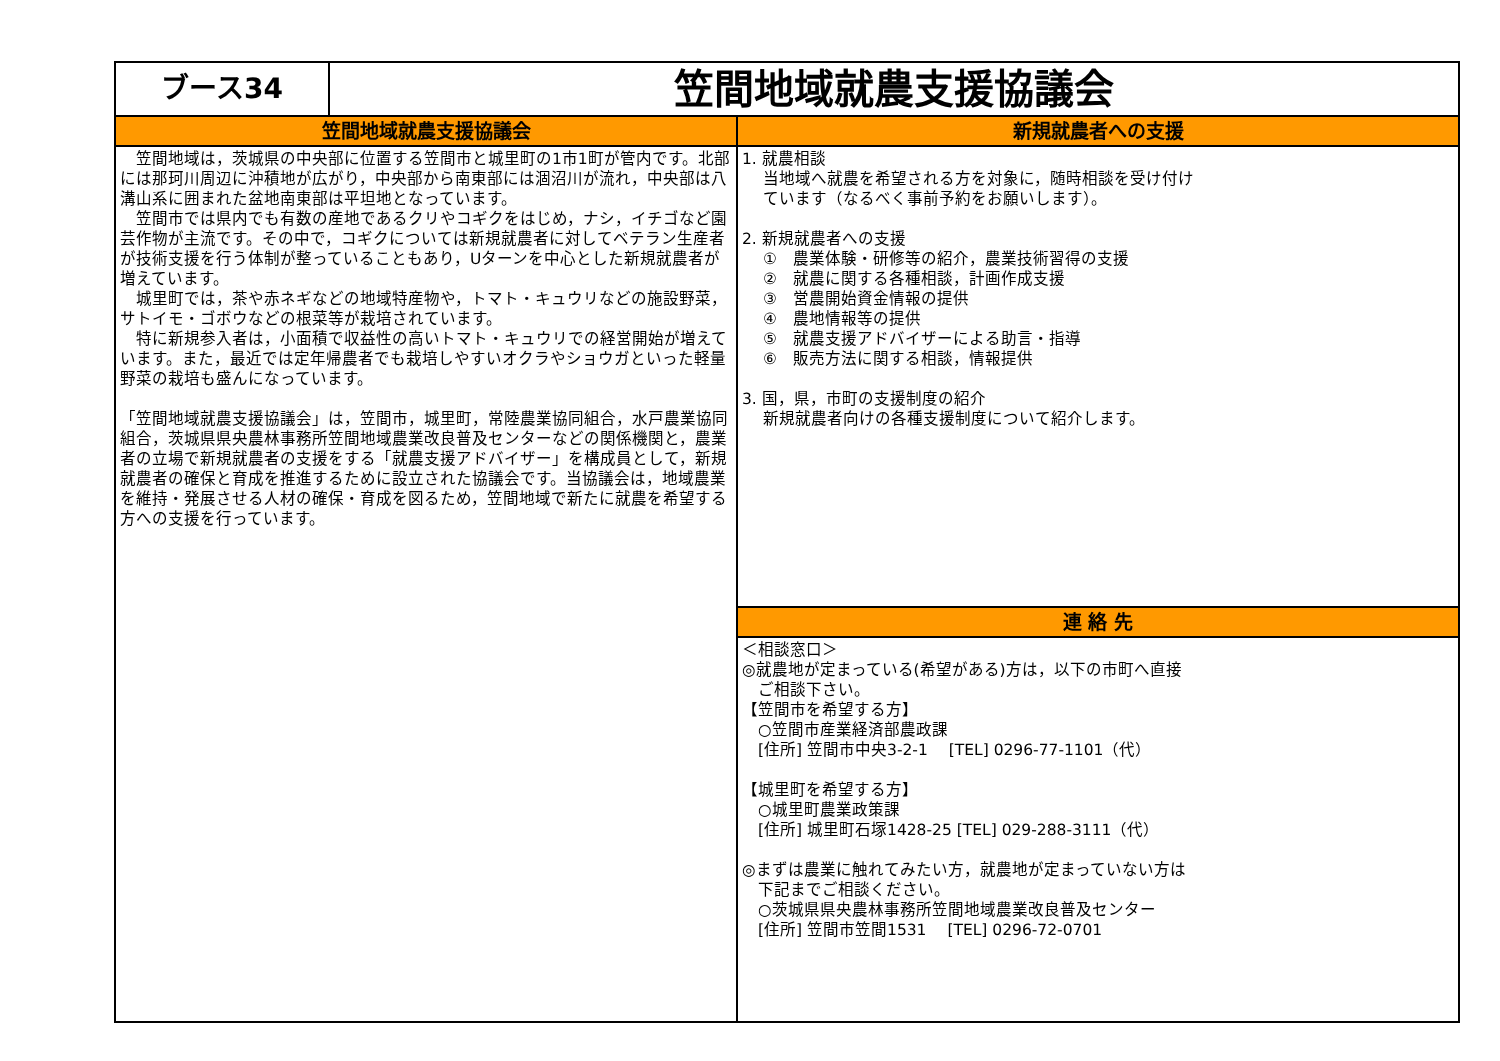ブース34
笠間地域就農支援協議会
笠間地域就農支援協議会
　笠間地域は，茨城県の中央部に位置する笠間市と城里町の1市1町が管内です。北部には那珂川周辺に沖積地が広がり，中央部から南東部には涸沼川が流れ，中央部は八溝山系に囲まれた盆地南東部は平坦地となっています。
　笠間市では県内でも有数の産地であるクリやコギクをはじめ，ナシ，イチゴなど園芸作物が主流です。その中で，コギクについては新規就農者に対してベテラン生産者が技術支援を行う体制が整っていることもあり，Uターンを中心とした新規就農者が増えています。
　城里町では，茶や赤ネギなどの地域特産物や，トマト・キュウリなどの施設野菜，サトイモ・ゴボウなどの根菜等が栽培されています。
　特に新規参入者は，小面積で収益性の高いトマト・キュウリでの経営開始が増えています。また，最近では定年帰農者でも栽培しやすいオクラやショウガといった軽量野菜の栽培も盛んになっています。
「笠間地域就農支援協議会」は，笠間市，城里町，常陸農業協同組合，水戸農業協同組合，茨城県県央農林事務所笠間地域農業改良普及センターなどの関係機関と，農業者の立場で新規就農者の支援をする「就農支援アドバイザー」を構成員として，新規就農者の確保と育成を推進するために設立された協議会です。当協議会は，地域農業を維持・発展させる人材の確保・育成を図るため，笠間地域で新たに就農を希望する方への支援を行っています。
新規就農者への支援
1. 就農相談
　 当地域へ就農を希望される方を対象に，随時相談を受け付け
　 ています（なるべく事前予約をお願いします）。
2. 新規就農者への支援
　 ①　農業体験・研修等の紹介，農業技術習得の支援
　 ②　就農に関する各種相談，計画作成支援
　 ③　営農開始資金情報の提供
　 ④　農地情報等の提供
　 ⑤　就農支援アドバイザーによる助言・指導
　 ⑥　販売方法に関する相談，情報提供
3. 国，県，市町の支援制度の紹介
　 新規就農者向けの各種支援制度について紹介します。
連 絡 先
＜相談窓口＞
◎就農地が定まっている(希望がある)方は，以下の市町へ直接
　ご相談下さい。
【笠間市を希望する方】
　○笠間市産業経済部農政課
　[住所] 笠間市中央3-2-1　 [TEL] 0296-77-1101（代）
【城里町を希望する方】
　○城里町農業政策課
　[住所] 城里町石塚1428-25 [TEL] 029-288-3111（代）
◎まずは農業に触れてみたい方，就農地が定まっていない方は
　下記までご相談ください。
　○茨城県県央農林事務所笠間地域農業改良普及センター
　[住所] 笠間市笠間1531　 [TEL] 0296-72-0701